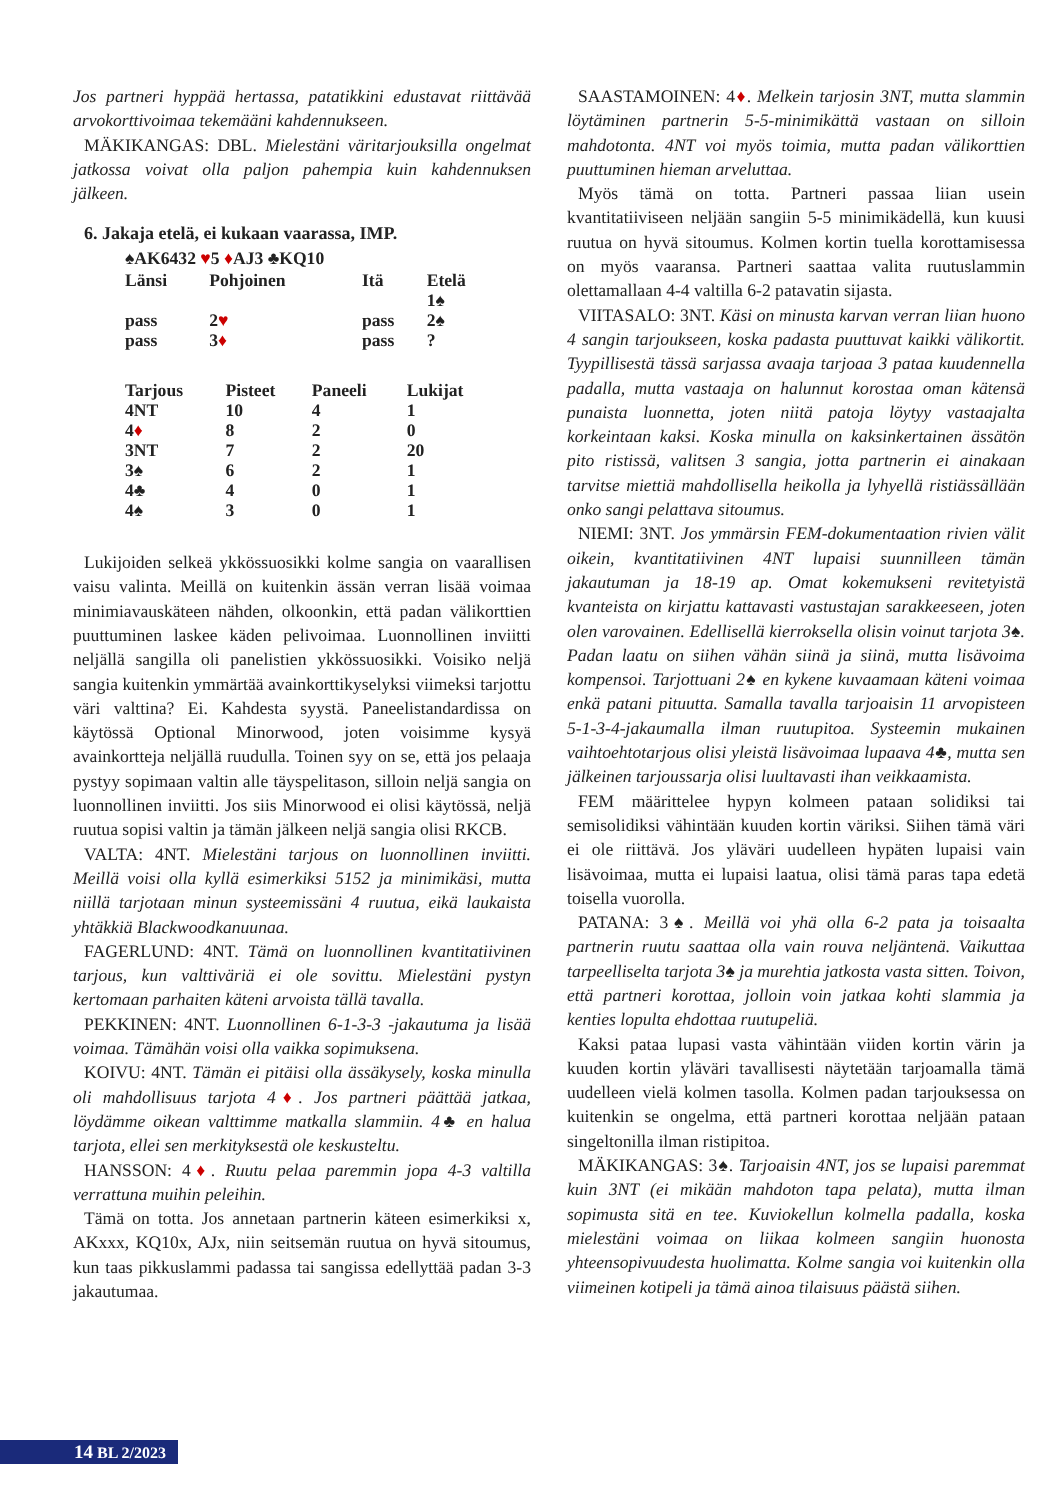Jos partneri hyppää hertassa, patatikkini edustavat riittävää arvokorttivoimaa tekemääni kahdennukseen.
MÄKIKANGAS: DBL. Mielestäni väritarjouksilla ongelmat jatkossa voivat olla paljon pahempia kuin kahdennuksen jälkeen.
6. Jakaja etelä, ei kukaan vaarassa, IMP.
♠AK6432 ♥5 ♦AJ3 ♣KQ10
| Länsi | Pohjoinen | Itä | Etelä |
| --- | --- | --- | --- |
| | | | 1♠ |
| pass | 2 ♥ | pass | 2♠ |
| pass | 3 ♦ | pass | ? |
| Tarjous | Pisteet | Paneeli | Lukijat |
| --- | --- | --- | --- |
| 4NT | 10 | 4 | 1 |
| 4 ♦ | 8 | 2 | 0 |
| 3NT | 7 | 2 | 20 |
| 3♠ | 6 | 2 | 1 |
| 4♣ | 4 | 0 | 1 |
| 4♠ | 3 | 0 | 1 |
Lukijoiden selkeä ykkössuosikki kolme sangia on vaarallisen vaisu valinta. Meillä on kuitenkin ässän verran lisää voimaa minimiavauskäteen nähden, olkoonkin, että padan välikorttien puuttuminen laskee käden pelivoimaa. Luonnollinen inviitti neljällä sangilla oli panelistien ykkössuosikki. Voisiko neljä sangia kuitenkin ymmärtää avainkorttikyselyksi viimeksi tarjottu väri valttina? Ei. Kahdesta syystä. Paneelistandardissa on käytössä Optional Minorwood, joten voisimme kysyä avainkortteja neljällä ruudulla. Toinen syy on se, että jos pelaaja pystyy sopimaan valtin alle täyspelitason, silloin neljä sangia on luonnollinen inviitti. Jos siis Minorwood ei olisi käytössä, neljä ruutua sopisi valtin ja tämän jälkeen neljä sangia olisi RKCB.
VALTA: 4NT. Mielestäni tarjous on luonnollinen inviitti. Meillä voisi olla kyllä esimerkiksi 5152 ja minimikäsi, mutta niillä tarjotaan minun systeemissäni 4 ruutua, eikä laukaista yhtäkkiä Blackwoodkanuunaa.
FAGERLUND: 4NT. Tämä on luonnollinen kvantitatiivinen tarjous, kun valttiväriä ei ole sovittu. Mielestäni pystyn kertomaan parhaiten käteni arvoista tällä tavalla.
PEKKINEN: 4NT. Luonnollinen 6-1-3-3 -jakautuma ja lisää voimaa. Tämähän voisi olla vaikka sopimuksena.
KOIVU: 4NT. Tämän ei pitäisi olla ässäkysely, koska minulla oli mahdollisuus tarjota 4♦. Jos partneri päättää jatkaa, löydämme oikean valttimme matkalla slammiin. 4♣ en halua tarjota, ellei sen merkityksestä ole keskusteltu.
HANSSON: 4♦. Ruutu pelaa paremmin jopa 4-3 valtilla verrattuna muihin peleihin.
Tämä on totta. Jos annetaan partnerin käteen esimerkiksi x, AKxxx, KQ10x, AJx, niin seitsemän ruutua on hyvä sitoumus, kun taas pikkuslammi padassa tai sangissa edellyttää padan 3-3 jakautumaa.
SAASTAMOINEN: 4♦. Melkein tarjosin 3NT, mutta slammin löytäminen partnerin 5-5-minimikättä vastaan on silloin mahdotonta. 4NT voi myös toimia, mutta padan välikorttien puuttuminen hieman arveluttaa.
Myös tämä on totta. Partneri passaa liian usein kvantitatiiviseen neljään sangiin 5-5 minimikädellä, kun kuusi ruutua on hyvä sitoumus. Kolmen kortin tuella korottamisessa on myös vaaransa. Partneri saattaa valita ruutuslammin olettamallaan 4-4 valtilla 6-2 patavatin sijasta.
VIITASALO: 3NT. Käsi on minusta karvan verran liian huono 4 sangin tarjoukseen, koska padasta puuttuvat kaikki välikortit. Tyypillisestä tässä sarjassa avaaja tarjoaa 3 pataa kuudennella padalla, mutta vastaaja on halunnut korostaa oman kätensä punaista luonnetta, joten niitä patoja löytyy vastaajalta korkeintaan kaksi. Koska minulla on kaksinkertainen ässätön pito ristissä, valitsen 3 sangia, jotta partnerin ei ainakaan tarvitse miettiä mahdollisella heikolla ja lyhyellä ristiässällään onko sangi pelattava sitoumus.
NIEMI: 3NT. Jos ymmärsin FEM-dokumentaation rivien välit oikein, kvantitatiivinen 4NT lupaisi suunnilleen tämän jakautuman ja 18-19 ap. Omat kokemukseni revitetyistä kvanteista on kirjattu kattavasti vastustajan sarakkeeseen, joten olen varovainen. Edellisellä kierroksella olisin voinut tarjota 3♠. Padan laatu on siihen vähän siinä ja siinä, mutta lisävoima kompensoi. Tarjottuani 2♠ en kykene kuvaamaan käteni voimaa enkä patani pituutta. Samalla tavalla tarjoaisin 11 arvopisteen 5-1-3-4-jakaumalla ilman ruutupitoa. Systeemin mukainen vaihtoehtotarjous olisi yleistä lisävoimaa lupaava 4♣, mutta sen jälkeinen tarjoussarja olisi luultavasti ihan veikkaamista.
FEM määrittelee hypyn kolmeen pataan solidiksi tai semisolidiksi vähintään kuuden kortin väriksi. Siihen tämä väri ei ole riittävä. Jos yläväri uudelleen hypäten lupaisi vain lisävoimaa, mutta ei lupaisi laatua, olisi tämä paras tapa edetä toisella vuorolla.
PATANA: 3♠. Meillä voi yhä olla 6-2 pata ja toisaalta partnerin ruutu saattaa olla vain rouva neljäntenä. Vaikuttaa tarpeelliselta tarjota 3♠ ja murehtia jatkosta vasta sitten. Toivon, että partneri korottaa, jolloin voin jatkaa kohti slammia ja kenties lopulta ehdottaa ruutupeliä.
Kaksi pataa lupasi vasta vähintään viiden kortin värin ja kuuden kortin yläväri tavallisesti näytetään tarjoamalla tämä uudelleen vielä kolmen tasolla. Kolmen padan tarjouksessa on kuitenkin se ongelma, että partneri korottaa neljään pataan singeltonilla ilman ristipitoa.
MÄKIKANGAS: 3♠. Tarjoaisin 4NT, jos se lupaisi paremmat kuin 3NT (ei mikään mahdoton tapa pelata), mutta ilman sopimusta sitä en tee. Kuviokellun kolmella padalla, koska mielestäni voimaa on liikaa kolmeen sangiin huonosta yhteensopivuudesta huolimatta. Kolme sangia voi kuitenkin olla viimeinen kotipeli ja tämä ainoa tilaisuus päästä siihen.
14 BL 2/2023